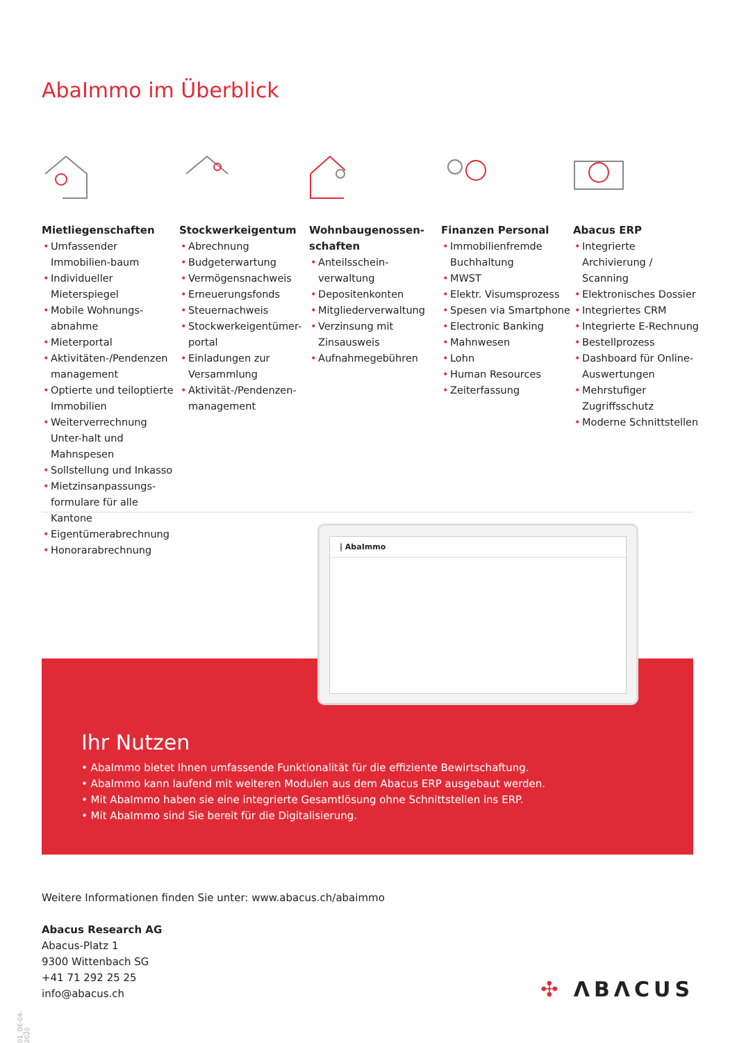AbaImmo im Überblick
Mietliegenschaften
• Umfassender Immobilien-baum
• Individueller Mieterspiegel
• Mobile Wohnungs-abnahme
• Mieterportal
• Aktivitäten-/Pendenzen management
• Optierte und teiloptierte Immobilien
• Weiterverrechnung Unter-halt und Mahnspesen
• Sollstellung und Inkasso
• Mietzinsanpassungs-formulare für alle Kantone
• Eigentümerabrechnung
• Honorarabrechnung
Stockwerkeigentum
• Abrechnung
• Budgeterwartung
• Vermögensnachweis
• Erneuerungsfonds
• Steuernachweis
• Stockwerkeigentümer-portal
• Einladungen zur Versammlung
• Aktivität-/Pendenzen-management
Wohnbaugenossen-schaften
• Anteilsschein-verwaltung
• Depositenkonten
• Mitgliederverwaltung
• Verzinsung mit Zinsausweis
• Aufnahmegebühren
Finanzen Personal
• Immobilienfremde Buchhaltung
• MWST
• Elektr. Visumsprozess
• Spesen via Smartphone
• Electronic Banking
• Mahnwesen
• Lohn
• Human Resources
• Zeiterfassung
Abacus ERP
• Integrierte Archivierung / Scanning
• Elektronisches Dossier
• Integriertes CRM
• Integrierte E-Rechnung
• Bestellprozess
• Dashboard für Online-Auswertungen
• Mehrstufiger Zugriffsschutz
• Moderne Schnittstellen
| AbaImmo
Ihr Nutzen
• AbaImmo bietet Ihnen umfassende Funktionalität für die effiziente Bewirtschaftung.
• AbaImmo kann laufend mit weiteren Modulen aus dem Abacus ERP ausgebaut werden.
• Mit AbaImmo haben sie eine integrierte Gesamtlösung ohne Schnittstellen ins ERP.
• Mit AbaImmo sind Sie bereit für die Digitalisierung.
Weitere Informationen finden Sie unter: www.abacus.ch/abaimmo
Abacus Research AG
Abacus-Platz 1
9300 Wittenbach SG
+41 71 292 25 25
info@abacus.ch
✣ ΛBΛCUS
01_DE-04-2020